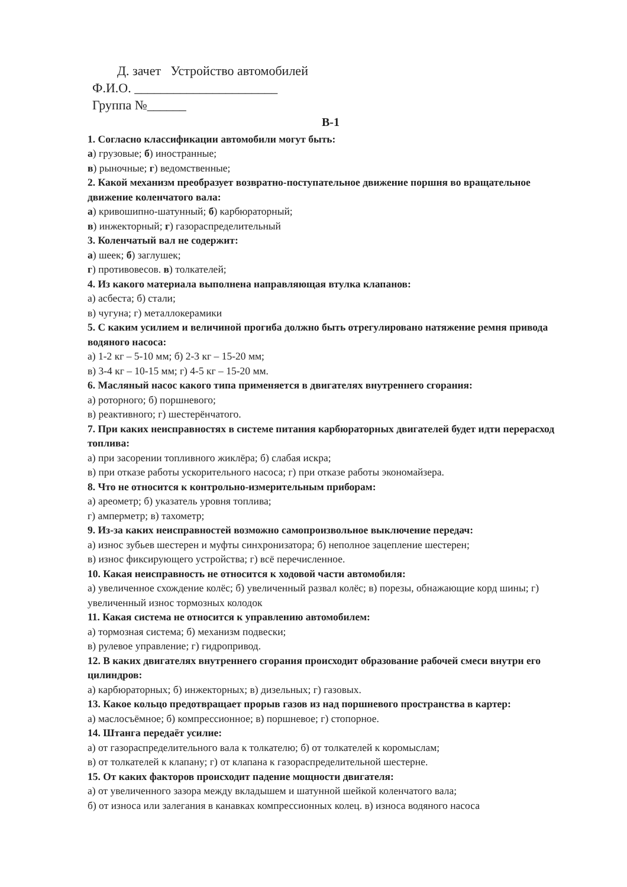Д. зачет Устройство автомобилей
Ф.И.О. ______________________
Группа №______
В-1
1. Согласно классификации автомобили могут быть:
а) грузовые; б) иностранные;
в) рыночные; г) ведомственные;
2. Какой механизм преобразует возвратно-поступательное движение поршня во вращательное движение коленчатого вала:
а) кривошипно-шатунный; б) карбюраторный;
в) инжекторный; г) газораспределительный
3. Коленчатый вал не содержит:
а) шеек; б) заглушек;
г) противовесов. в) толкателей;
4. Из какого материала выполнена направляющая втулка клапанов:
а) асбеста; б) стали;
в) чугуна; г) металлокерамики
5. С каким усилием и величиной прогиба должно быть отрегулировано натяжение ремня привода водяного насоса:
а) 1-2 кг – 5-10 мм; б) 2-3 кг – 15-20 мм;
в) 3-4 кг – 10-15 мм; г) 4-5 кг – 15-20 мм.
6. Масляный насос какого типа применяется в двигателях внутреннего сгорания:
а) роторного; б) поршневого;
в) реактивного; г) шестерёнчатого.
7. При каких неисправностях в системе питания карбюраторных двигателей будет идти перерасход топлива:
а) при засорении топливного жиклёра; б) слабая искра;
в) при отказе работы ускорительного насоса; г) при отказе работы экономайзера.
8. Что не относится к контрольно-измерительным приборам:
а) ареометр; б) указатель уровня топлива;
г) амперметр; в) тахометр;
9. Из-за каких неисправностей возможно самопроизвольное выключение передач:
а) износ зубьев шестерен и муфты синхронизатора; б) неполное зацепление шестерен;
в) износ фиксирующего устройства; г) всё перечисленное.
10. Какая неисправность не относится к ходовой части автомобиля:
а) увеличенное схождение колёс; б) увеличенный развал колёс; в) порезы, обнажающие корд шины; г) увеличенный износ тормозных колодок
11. Какая система не относится к управлению автомобилем:
а) тормозная система; б) механизм подвески;
в) рулевое управление; г) гидропривод.
12. В каких двигателях внутреннего сгорания происходит образование рабочей смеси внутри его цилиндров:
а) карбюраторных; б) инжекторных; в) дизельных; г) газовых.
13. Какое кольцо предотвращает прорыв газов из над поршневого пространства в картер:
а) маслосъёмное; б) компрессионное; в) поршневое; г) стопорное.
14. Штанга передаёт усилие:
а) от газораспределительного вала к толкателю; б) от толкателей к коромыслам;
в) от толкателей к клапану; г) от клапана к газораспределительной шестерне.
15. От каких факторов происходит падение мощности двигателя:
а) от увеличенного зазора между вкладышем и шатунной шейкой коленчатого вала;
б) от износа или залегания в канавках компрессионных колец. в) износа водяного насоса